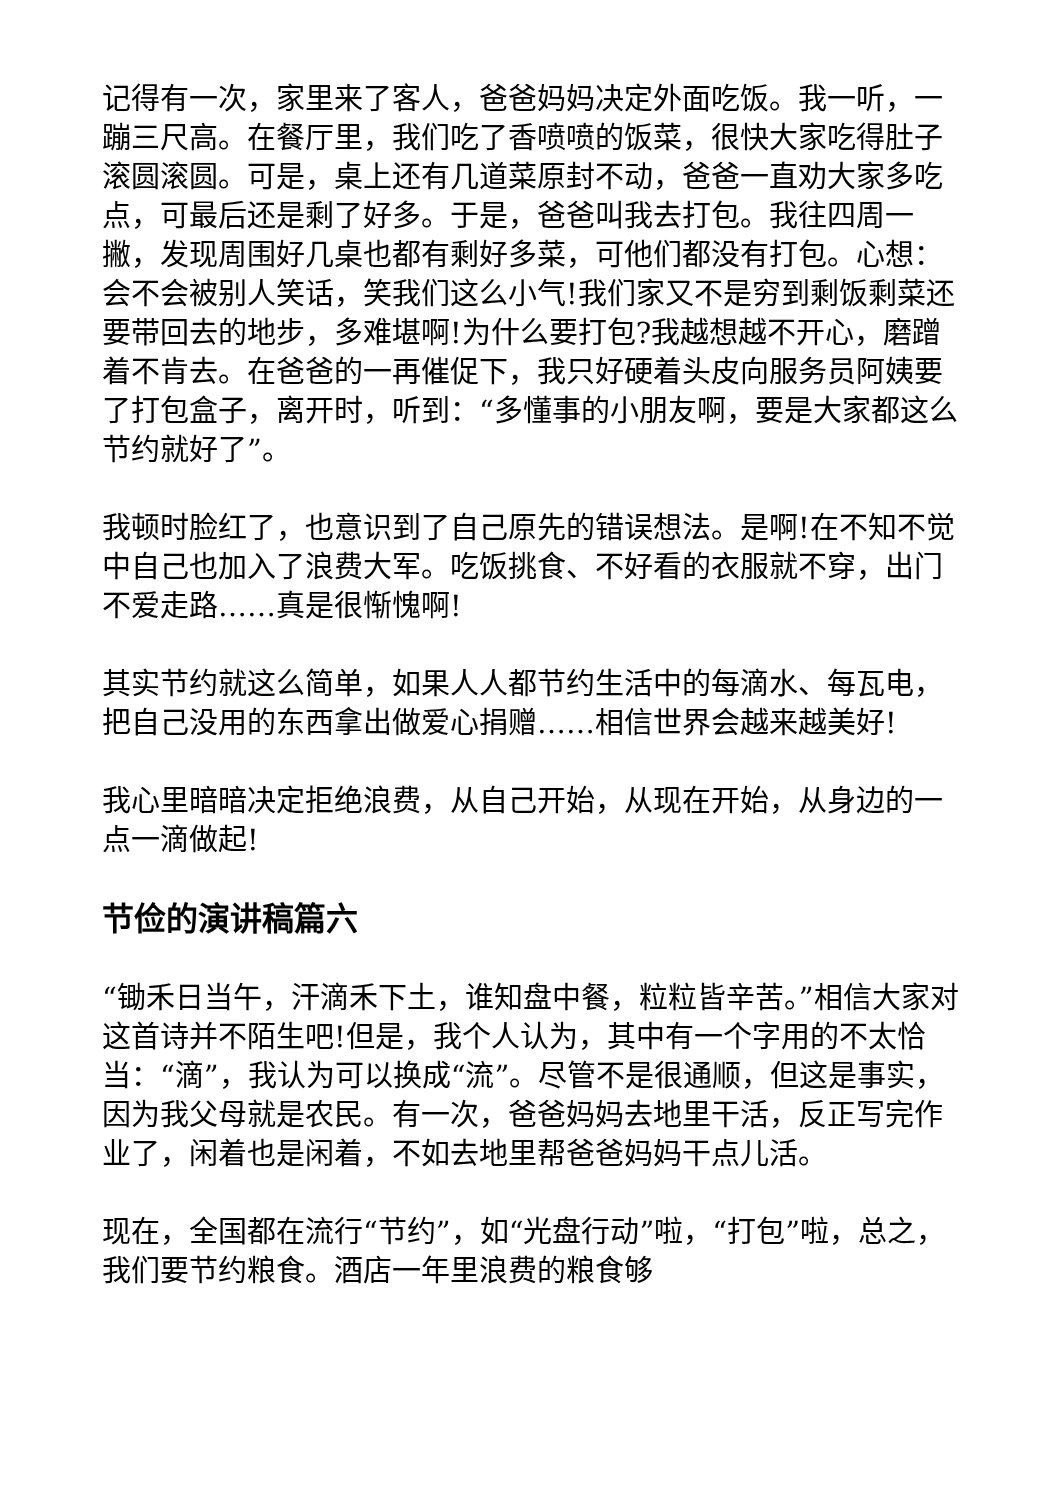记得有一次，家里来了客人，爸爸妈妈决定外面吃饭。我一听，一蹦三尺高。在餐厅里，我们吃了香喷喷的饭菜，很快大家吃得肚子滚圆滚圆。可是，桌上还有几道菜原封不动，爸爸一直劝大家多吃点，可最后还是剩了好多。于是，爸爸叫我去打包。我往四周一撇，发现周围好几桌也都有剩好多菜，可他们都没有打包。心想：会不会被别人笑话，笑我们这么小气!我们家又不是穷到剩饭剩菜还要带回去的地步，多难堪啊!为什么要打包?我越想越不开心，磨蹭着不肯去。在爸爸的一再催促下，我只好硬着头皮向服务员阿姨要了打包盒子，离开时，听到：“多懂事的小朋友啊，要是大家都这么节约就好了”。
我顿时脸红了，也意识到了自己原先的错误想法。是啊!在不知不觉中自己也加入了浪费大军。吃饭挑食、不好看的衣服就不穿，出门不爱走路……真是很惭愧啊!
其实节约就这么简单，如果人人都节约生活中的每滴水、每瓦电，把自己没用的东西拿出做爱心捐赠……相信世界会越来越美好!
我心里暗暗决定拒绝浪费，从自己开始，从现在开始，从身边的一点一滴做起!
节俭的演讲稿篇六
“锄禾日当午，汗滴禾下土，谁知盘中餐，粒粒皆辛苦。”相信大家对这首诗并不陌生吧!但是，我个人认为，其中有一个字用的不太恰当：“滴”，我认为可以换成“流”。尽管不是很通顺，但这是事实，因为我父母就是农民。有一次，爸爸妈妈去地里干活，反正写完作业了，闲着也是闲着，不如去地里帮爸爸妈妈干点儿活。
现在，全国都在流行“节约”，如“光盘行动”啦，“打包”啦，总之，我们要节约粮食。酒店一年里浪费的粮食够